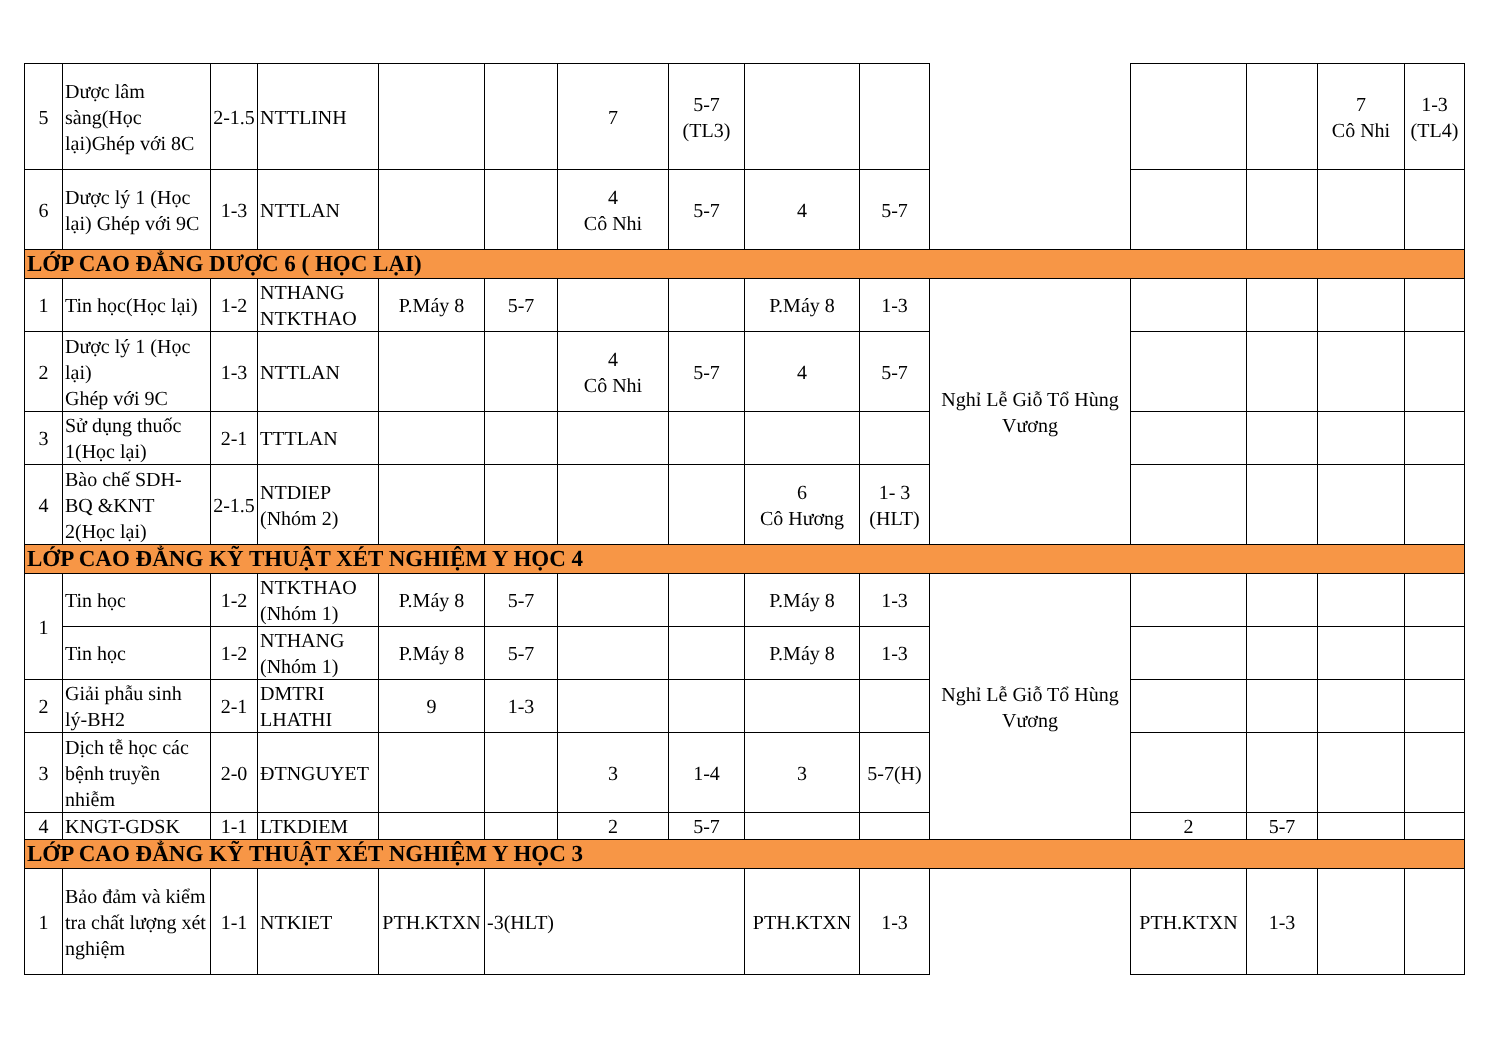| 5 | Dược lâm sàng(Học lại)Ghép với 8C | 2-1.5 | NTTLINH | | | 7 | 5-7 (TL3) | | | | | | 7 Cô Nhi | 1-3 (TL4) |
| 6 | Dược lý 1 (Học lại) Ghép với 9C | 1-3 | NTTLAN | | | 4 Cô Nhi | 5-7 | 4 | 5-7 | | | | | |
| LỚP CAO ĐẲNG DƯỢC 6 ( HỌC LẠI) | | | | | | | | | | | | | | |
| 1 | Tin học(Học lại) | 1-2 | NTHANG NTKTHAO | P.Máy 8 | 5-7 | | | P.Máy 8 | 1-3 | Nghỉ Lễ Giỗ Tổ Hùng Vương | | | | |
| 2 | Dược lý 1 (Học lại) Ghép với 9C | 1-3 | NTTLAN | | | 4 Cô Nhi | 5-7 | 4 | 5-7 | | | | | |
| 3 | Sử dụng thuốc 1(Học lại) | 2-1 | TTTLAN | | | | | | | | | | | |
| 4 | Bào chế SDH-BQ &KNT 2(Học lại) | 2-1.5 | NTDIEP (Nhóm 2) | | | | | 6 Cô Hương | 1- 3 (HLT) | | | | | |
| LỚP CAO ĐẲNG KỸ THUẬT XÉT NGHIỆM Y HỌC 4 | | | | | | | | | | | | | | |
| 1 | Tin học | 1-2 | NTKTHAO (Nhóm 1) | P.Máy 8 | 5-7 | | | P.Máy 8 | 1-3 | Nghỉ Lễ Giỗ Tổ Hùng Vương | | | | |
| | Tin học | 1-2 | NTHANG (Nhóm 1) | P.Máy 8 | 5-7 | | | P.Máy 8 | 1-3 | | | | | |
| 2 | Giải phẫu sinh lý-BH2 | 2-1 | DMTRI LHATHI | 9 | 1-3 | | | | | | | | | |
| 3 | Dịch tễ học các bệnh truyền nhiễm | 2-0 | ĐTNGUYET | | | 3 | 1-4 | 3 | 5-7(H) | | | | | |
| 4 | KNGT-GDSK | 1-1 | LTKDIEM | | | 2 | 5-7 | | | | 2 | 5-7 | | |
| LỚP CAO ĐẲNG KỸ THUẬT XÉT NGHIỆM Y HỌC 3 | | | | | | | | | | | | | | |
| 1 | Bảo đảm và kiểm tra chất lượng xét nghiệm | 1-1 | NTKIET | PTH.KTXN | -3(HLT) | | | PTH.KTXN | 1-3 | | PTH.KTXN | 1-3 | | |